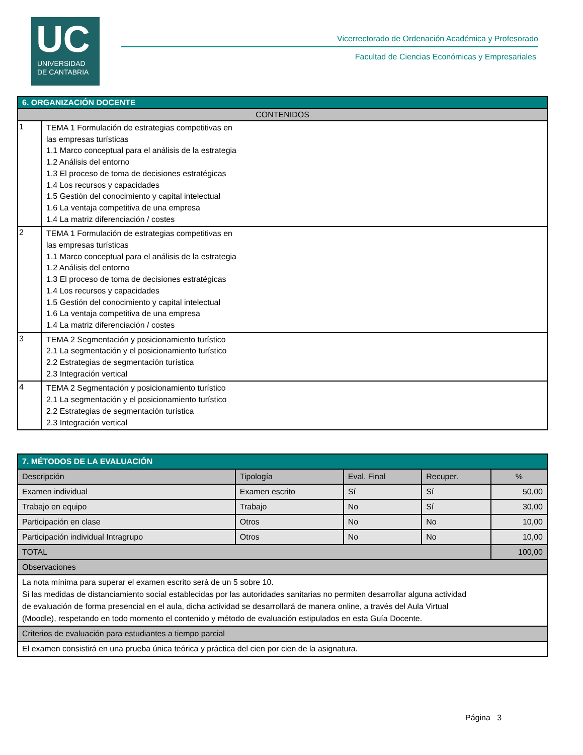UC
UNIVERSIDAD
DE CANTABRIA
Vicerrectorado de Ordenación Académica y Profesorado
Facultad de Ciencias Económicas y Empresariales
| 6. ORGANIZACIÓN DOCENTE | |
| --- | --- |
| CONTENIDOS | |
| 1 | TEMA 1 Formulación de estrategias competitivas en las empresas turísticas 1.1 Marco conceptual para el análisis de la estrategia 1.2 Análisis del entorno 1.3 El proceso de toma de decisiones estratégicas 1.4 Los recursos y capacidades 1.5 Gestión del conocimiento y capital intelectual 1.6 La ventaja competitiva de una empresa 1.4 La matriz diferenciación / costes |
| 2 | TEMA 1 Formulación de estrategias competitivas en las empresas turísticas 1.1 Marco conceptual para el análisis de la estrategia 1.2 Análisis del entorno 1.3 El proceso de toma de decisiones estratégicas 1.4 Los recursos y capacidades 1.5 Gestión del conocimiento y capital intelectual 1.6 La ventaja competitiva de una empresa 1.4 La matriz diferenciación / costes |
| 3 | TEMA 2 Segmentación y posicionamiento turístico 2.1 La segmentación y el posicionamiento turístico 2.2 Estrategias de segmentación turística 2.3 Integración vertical |
| 4 | TEMA 2 Segmentación y posicionamiento turístico 2.1 La segmentación y el posicionamiento turístico 2.2 Estrategias de segmentación turística 2.3 Integración vertical |
| 7. MÉTODOS DE LA EVALUACIÓN | | | | |
| --- | --- | --- | --- | --- |
| Descripción | Tipología | Eval. Final | Recuper. | % |
| Examen individual | Examen escrito | Sí | Sí | 50,00 |
| Trabajo en equipo | Trabajo | No | Sí | 30,00 |
| Participación en clase | Otros | No | No | 10,00 |
| Participación individual Intragrupo | Otros | No | No | 10,00 |
| TOTAL | | | | 100,00 |
| Observaciones | | | | |
| La nota mínima para superar el examen escrito será de un 5 sobre 10. Si las medidas de distanciamiento social establecidas por las autoridades sanitarias no permiten desarrollar alguna actividad de evaluación de forma presencial en el aula, dicha actividad se desarrollará de manera online, a través del Aula Virtual (Moodle), respetando en todo momento el contenido y método de evaluación estipulados en esta Guía Docente. | | | | |
| Criterios de evaluación para estudiantes a tiempo parcial | | | | |
| El examen consistirá en una prueba única teórica y práctica del cien por cien de la asignatura. | | | | |
Página 3